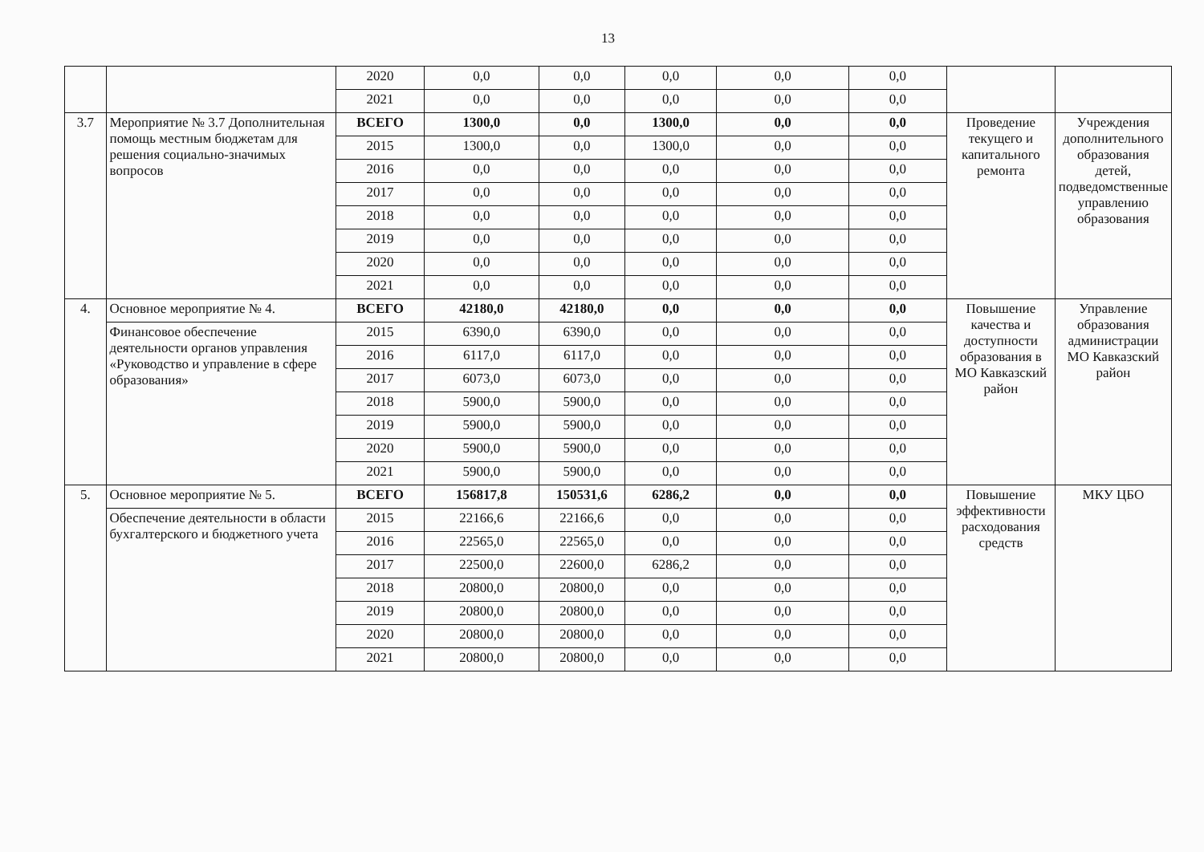13
| | | 2020 | 0,0 | 0,0 | 0,0 | 0,0 | 0,0 | | |
| | | 2021 | 0,0 | 0,0 | 0,0 | 0,0 | 0,0 | | |
| 3.7 | Мероприятие № 3.7 Дополнительная помощь местным бюджетам для решения социально-значимых вопросов | ВСЕГО | 1300,0 | 0,0 | 1300,0 | 0,0 | 0,0 | Проведение текущего и капитального ремонта | Учреждения дополнительного образования детей, подведомственные управлению образования |
| | | 2015 | 1300,0 | 0,0 | 1300,0 | 0,0 | 0,0 | | |
| | | 2016 | 0,0 | 0,0 | 0,0 | 0,0 | 0,0 | | |
| | | 2017 | 0,0 | 0,0 | 0,0 | 0,0 | 0,0 | | |
| | | 2018 | 0,0 | 0,0 | 0,0 | 0,0 | 0,0 | | |
| | | 2019 | 0,0 | 0,0 | 0,0 | 0,0 | 0,0 | | |
| | | 2020 | 0,0 | 0,0 | 0,0 | 0,0 | 0,0 | | |
| | | 2021 | 0,0 | 0,0 | 0,0 | 0,0 | 0,0 | | |
| 4. | Основное мероприятие № 4. | ВСЕГО | 42180,0 | 42180,0 | 0,0 | 0,0 | 0,0 | Повышение качества и доступности образования в МО Кавказский район | Управление образования администрации МО Кавказский район |
| | Финансовое обеспечение деятельности органов управления «Руководство и управление в сфере образования» | 2015 | 6390,0 | 6390,0 | 0,0 | 0,0 | 0,0 | | |
| | | 2016 | 6117,0 | 6117,0 | 0,0 | 0,0 | 0,0 | | |
| | | 2017 | 6073,0 | 6073,0 | 0,0 | 0,0 | 0,0 | | |
| | | 2018 | 5900,0 | 5900,0 | 0,0 | 0,0 | 0,0 | | |
| | | 2019 | 5900,0 | 5900,0 | 0,0 | 0,0 | 0,0 | | |
| | | 2020 | 5900,0 | 5900,0 | 0,0 | 0,0 | 0,0 | | |
| | | 2021 | 5900,0 | 5900,0 | 0,0 | 0,0 | 0,0 | | |
| 5. | Основное мероприятие № 5. | ВСЕГО | 156817,8 | 150531,6 | 6286,2 | 0,0 | 0,0 | Повышение эффективности расходования средств | МКУ ЦБО |
| | Обеспечение деятельности в области бухгалтерского и бюджетного учета | 2015 | 22166,6 | 22166,6 | 0,0 | 0,0 | 0,0 | | |
| | | 2016 | 22565,0 | 22565,0 | 0,0 | 0,0 | 0,0 | | |
| | | 2017 | 22500,0 | 22600,0 | 6286,2 | 0,0 | 0,0 | | |
| | | 2018 | 20800,0 | 20800,0 | 0,0 | 0,0 | 0,0 | | |
| | | 2019 | 20800,0 | 20800,0 | 0,0 | 0,0 | 0,0 | | |
| | | 2020 | 20800,0 | 20800,0 | 0,0 | 0,0 | 0,0 | | |
| | | 2021 | 20800,0 | 20800,0 | 0,0 | 0,0 | 0,0 | | |